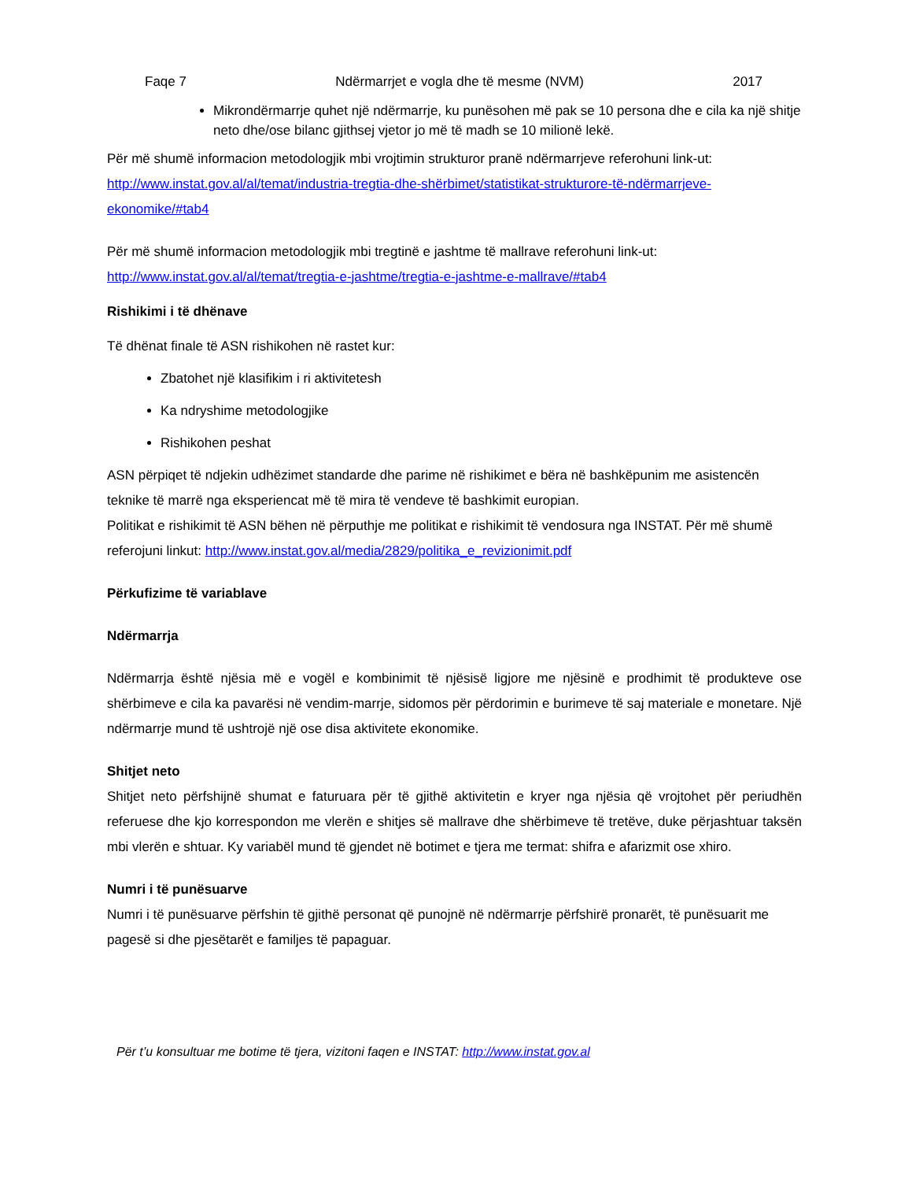Faqe 7 Ndërmarrjet e vogla dhe të mesme (NVM) 2017
Mikrondërmarrje quhet një ndërmarrje, ku punësohen më pak se 10 persona dhe e cila ka një shitje neto dhe/ose bilanc gjithsej vjetor jo më të madh se 10 milionë lekë.
Për më shumë informacion metodologjik mbi vrojtimin strukturor pranë ndërmarrjeve referohuni link-ut:
http://www.instat.gov.al/al/temat/industria-tregtia-dhe-shërbimet/statistikat-strukturore-të-ndërmarrjeve-ekonomike/#tab4
Për më shumë informacion metodologjik mbi tregtinë e jashtme të mallrave referohuni link-ut:
http://www.instat.gov.al/al/temat/tregtia-e-jashtme/tregtia-e-jashtme-e-mallrave/#tab4
Rishikimi i të dhënave
Të dhënat finale të ASN rishikohen në rastet kur:
Zbatohet një klasifikim i ri aktivitetesh
Ka ndryshime metodologjike
Rishikohen peshat
ASN përpiqet të ndjekin udhëzimet standarde dhe parime në rishikimet e bëra në bashkëpunim me asistencën teknike të marrë nga eksperiencat më të mira të vendeve të bashkimit europian.
Politikat e rishikimit të ASN bëhen në përputhje me politikat e rishikimit të vendosura nga INSTAT. Për më shumë referojuni linkut: http://www.instat.gov.al/media/2829/politika_e_revizionimit.pdf
Përkufizime të variablave
Ndërmarrja
Ndërmarrja është njësia më e vogël e kombinimit të njësisë ligjore me njësinë e prodhimit të produkteve ose shërbimeve e cila ka pavarësi në vendim-marrje, sidomos për përdorimin e burimeve të saj materiale e monetare. Një ndërmarrje mund të ushtrojë një ose disa aktivitete ekonomike.
Shitjet neto
Shitjet neto përfshijnë shumat e faturuara për të gjithë aktivitetin e kryer nga njësia që vrojtohet për periudhën referuese dhe kjo korrespondon me vlerën e shitjes së mallrave dhe shërbimeve të tretëve, duke përjashtuar taksën mbi vlerën e shtuar. Ky variabël mund të gjendet në botimet e tjera me termat: shifra e afarizmit ose xhiro.
Numri i të punësuarve
Numri i të punësuarve përfshin të gjithë personat që punojnë në ndërmarrje përfshirë pronarët, të punësuarit me pagesë si dhe pjesëtarët e familjes të papaguar.
Për t’u konsultuar me botime të tjera, vizitoni faqen e INSTAT: http://www.instat.gov.al